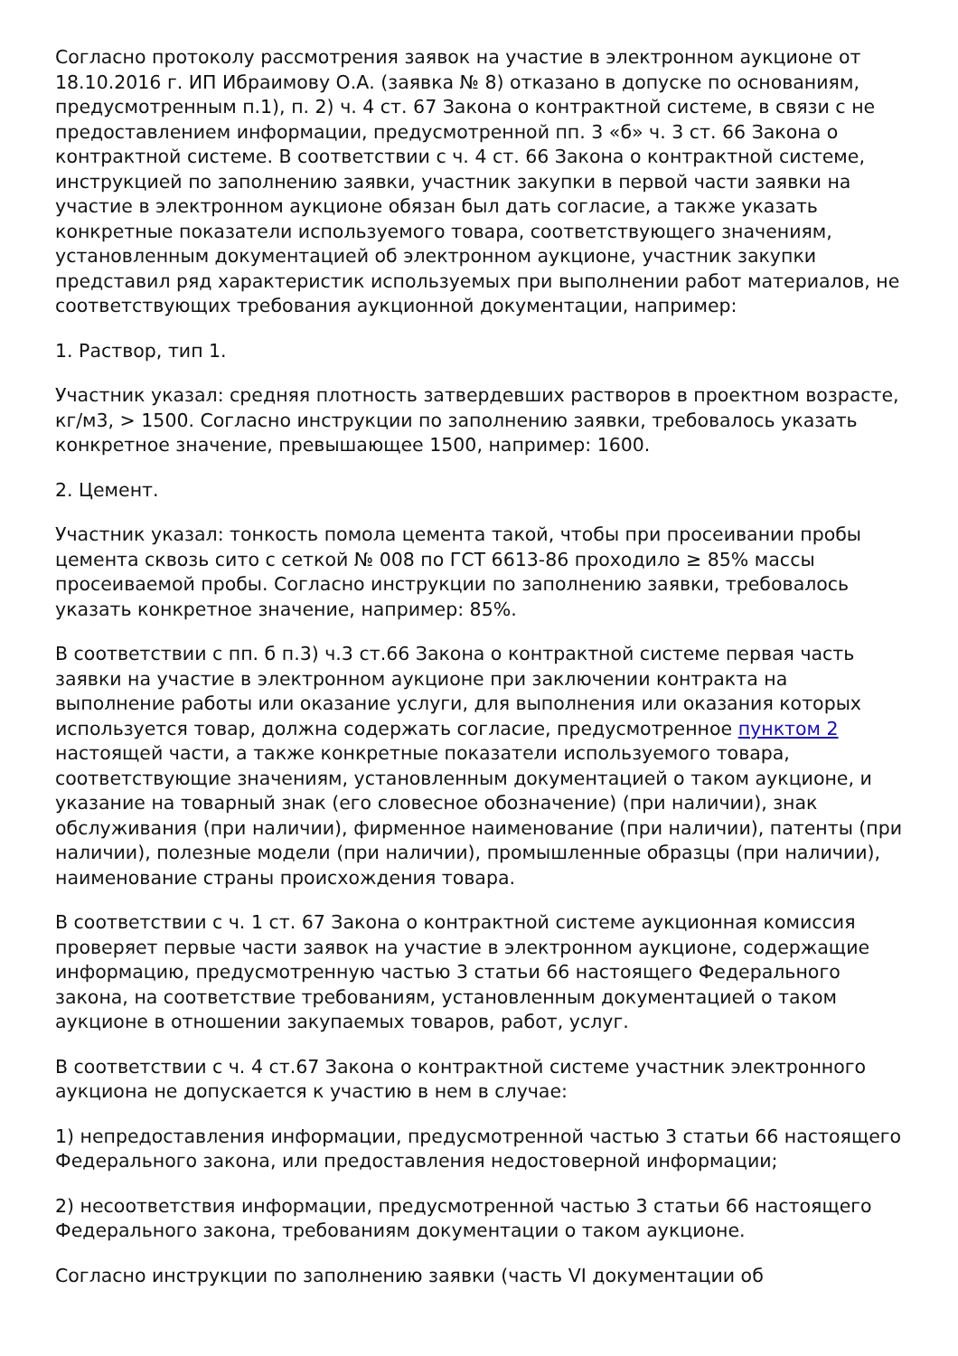Согласно протоколу рассмотрения заявок на участие в электронном аукционе от 18.10.2016 г. ИП Ибраимову О.А. (заявка № 8) отказано в допуске по основаниям, предусмотренным п.1), п. 2) ч. 4 ст. 67 Закона о контрактной системе, в связи с не предоставлением информации, предусмотренной пп. 3 «б» ч. 3 ст. 66 Закона о контрактной системе. В соответствии с ч. 4 ст. 66 Закона о контрактной системе, инструкцией по заполнению заявки, участник закупки в первой части заявки на участие в электронном аукционе обязан был дать согласие, а также указать конкретные показатели используемого товара, соответствующего значениям, установленным документацией об электронном аукционе, участник закупки представил ряд характеристик используемых при выполнении работ материалов, не соответствующих требования аукционной документации, например:
1. Раствор, тип 1.
Участник указал: средняя плотность затвердевших растворов в проектном возрасте, кг/м3, > 1500. Согласно инструкции по заполнению заявки, требовалось указать конкретное значение, превышающее 1500, например: 1600.
2. Цемент.
Участник указал: тонкость помола цемента такой, чтобы при просеивании пробы цемента сквозь сито с сеткой № 008 по ГСТ 6613-86 проходило ≥ 85% массы просеиваемой пробы. Согласно инструкции по заполнению заявки, требовалось указать конкретное значение, например: 85%.
В соответствии с пп. б п.3) ч.3 ст.66 Закона о контрактной системе первая часть заявки на участие в электронном аукционе при заключении контракта на выполнение работы или оказание услуги, для выполнения или оказания которых используется товар, должна содержать согласие, предусмотренное пунктом 2 настоящей части, а также конкретные показатели используемого товара, соответствующие значениям, установленным документацией о таком аукционе, и указание на товарный знак (его словесное обозначение) (при наличии), знак обслуживания (при наличии), фирменное наименование (при наличии), патенты (при наличии), полезные модели (при наличии), промышленные образцы (при наличии), наименование страны происхождения товара.
В соответствии с ч. 1 ст. 67 Закона о контрактной системе аукционная комиссия проверяет первые части заявок на участие в электронном аукционе, содержащие информацию, предусмотренную частью 3 статьи 66 настоящего Федерального закона, на соответствие требованиям, установленным документацией о таком аукционе в отношении закупаемых товаров, работ, услуг.
В соответствии с ч. 4 ст.67 Закона о контрактной системе участник электронного аукциона не допускается к участию в нем в случае:
1) непредоставления информации, предусмотренной частью 3 статьи 66 настоящего Федерального закона, или предоставления недостоверной информации;
2) несоответствия информации, предусмотренной частью 3 статьи 66 настоящего Федерального закона, требованиям документации о таком аукционе.
Согласно инструкции по заполнению заявки (часть VI документации об